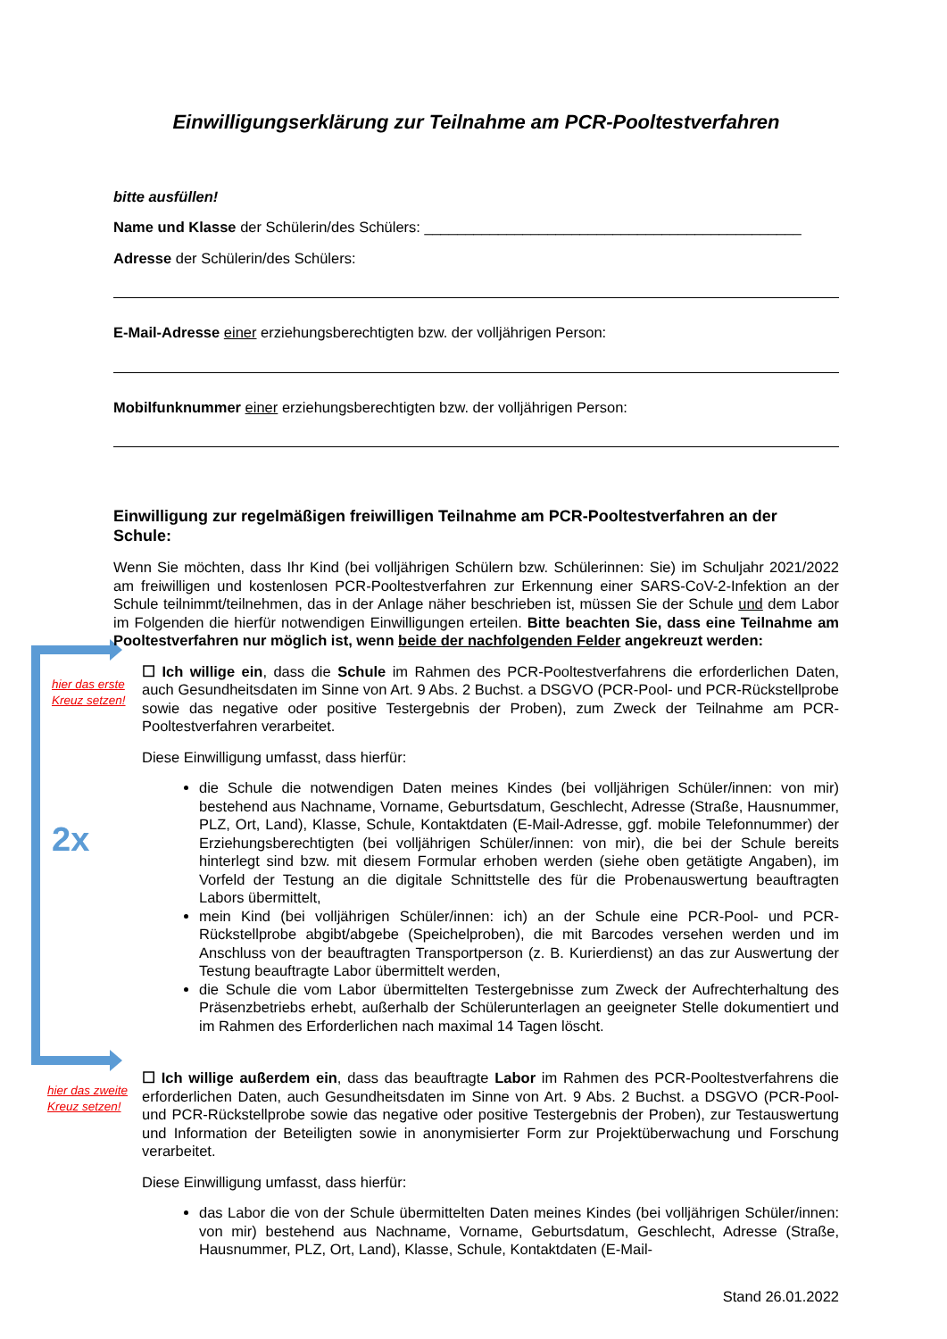hier das erste
Kreuz setzen!
2x
hier das zweite
Kreuz setzen!
Einwilligungserklärung zur Teilnahme am PCR-Pooltestverfahren
bitte ausfüllen!
Name und Klasse der Schülerin/des Schülers: ______________________________________________
Adresse der Schülerin/des Schülers:
E-Mail-Adresse einer erziehungsberechtigten bzw. der volljährigen Person:
Mobilfunknummer einer erziehungsberechtigten bzw. der volljährigen Person:
Einwilligung zur regelmäßigen freiwilligen Teilnahme am PCR-Pooltestverfahren an der Schule:
Wenn Sie möchten, dass Ihr Kind (bei volljährigen Schülern bzw. Schülerinnen: Sie) im Schuljahr 2021/2022 am freiwilligen und kostenlosen PCR-Pooltestverfahren zur Erkennung einer SARS-CoV-2-Infektion an der Schule teilnimmt/teilnehmen, das in der Anlage näher beschrieben ist, müssen Sie der Schule und dem Labor im Folgenden die hierfür notwendigen Einwilligungen erteilen. Bitte beachten Sie, dass eine Teilnahme am Pooltestverfahren nur möglich ist, wenn beide der nachfolgenden Felder angekreuzt werden:
☐ Ich willige ein, dass die Schule im Rahmen des PCR-Pooltestverfahrens die erforderlichen Daten, auch Gesundheitsdaten im Sinne von Art. 9 Abs. 2 Buchst. a DSGVO (PCR-Pool- und PCR-Rückstellprobe sowie das negative oder positive Testergebnis der Proben), zum Zweck der Teilnahme am PCR-Pooltestverfahren verarbeitet.
Diese Einwilligung umfasst, dass hierfür:
die Schule die notwendigen Daten meines Kindes (bei volljährigen Schüler/innen: von mir) bestehend aus Nachname, Vorname, Geburtsdatum, Geschlecht, Adresse (Straße, Hausnummer, PLZ, Ort, Land), Klasse, Schule, Kontaktdaten (E-Mail-Adresse, ggf. mobile Telefonnummer) der Erziehungsberechtigten (bei volljährigen Schüler/innen: von mir), die bei der Schule bereits hinterlegt sind bzw. mit diesem Formular erhoben werden (siehe oben getätigte Angaben), im Vorfeld der Testung an die digitale Schnittstelle des für die Probenauswertung beauftragten Labors übermittelt,
mein Kind (bei volljährigen Schüler/innen: ich) an der Schule eine PCR-Pool- und PCR-Rückstellprobe abgibt/abgebe (Speichelproben), die mit Barcodes versehen werden und im Anschluss von der beauftragten Transportperson (z. B. Kurierdienst) an das zur Auswertung der Testung beauftragte Labor übermittelt werden,
die Schule die vom Labor übermittelten Testergebnisse zum Zweck der Aufrechterhaltung des Präsenzbetriebs erhebt, außerhalb der Schülerunterlagen an geeigneter Stelle dokumentiert und im Rahmen des Erforderlichen nach maximal 14 Tagen löscht.
☐ Ich willige außerdem ein, dass das beauftragte Labor im Rahmen des PCR-Pooltestverfahrens die erforderlichen Daten, auch Gesundheitsdaten im Sinne von Art. 9 Abs. 2 Buchst. a DSGVO (PCR-Pool- und PCR-Rückstellprobe sowie das negative oder positive Testergebnis der Proben), zur Testauswertung und Information der Beteiligten sowie in anonymisierter Form zur Projektüberwachung und Forschung verarbeitet.
Diese Einwilligung umfasst, dass hierfür:
das Labor die von der Schule übermittelten Daten meines Kindes (bei volljährigen Schüler/innen: von mir) bestehend aus Nachname, Vorname, Geburtsdatum, Geschlecht, Adresse (Straße, Hausnummer, PLZ, Ort, Land), Klasse, Schule, Kontaktdaten (E-Mail-
Stand 26.01.2022